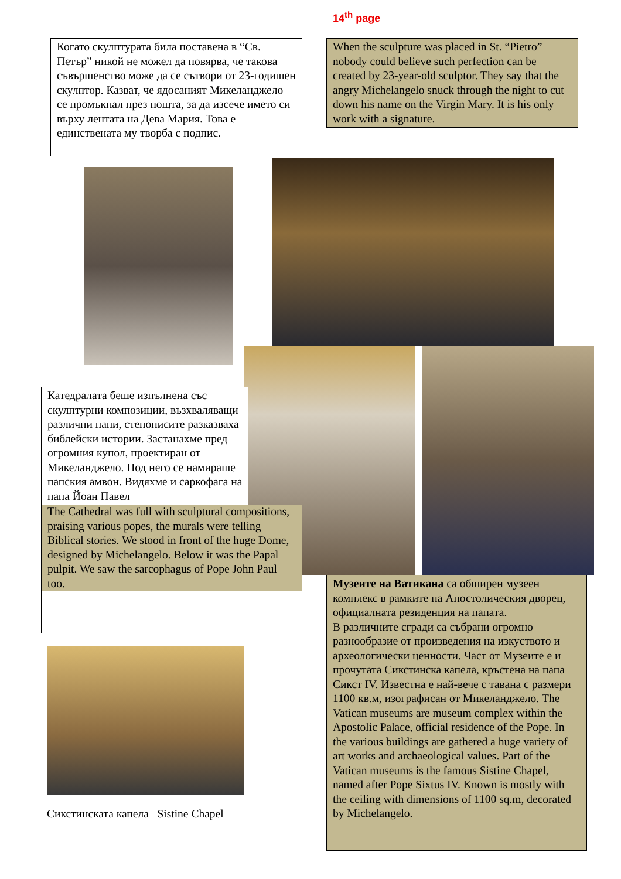14<sup>th</sup> page
Когато скулптурата била поставена в “Св. Петър” никой не можел да повярва, че такова съвършенство може да се сътвори от 23-годишен скулптор. Казват, че ядосаният Микеланджело се промъкнал през нощта, за да изсече името си върху лентата на Дева Мария. Това е единствената му творба с подпис.
When the sculpture was placed in St. “Pietro” nobody could believe such perfection can be created by 23-year-old sculptor. They say that the angry Michelangelo snuck through the night to cut down his name on the Virgin Mary. It is his only work with a signature.
Катедралата беше изпълнена със скулптурни композиции, възхваляващи различни папи, стенописите разказваха библейски истории. Застанахме пред огромния купол, проектиран от Микеланджело. Под него се намираше папския амвон. Видяхме и саркофага на папа Йоан Павел
The Cathedral was full with sculptural compositions, praising various popes, the murals were telling Biblical stories. We stood in front of the huge Dome, designed by Michelangelo. Below it was the Papal pulpit. We saw the sarcophagus of Pope John Paul too.
Музеите на Ватикана са обширен музеен комплекс в рамките на Апостолическия дворец, официалната резиденция на папата.
В различните сгради са събрани огромно разнообразие от произведения на изкуството и археологически ценности. Част от Музеите е и прочутата Сикстинска капела, кръстена на папа Сикст IV. Известна е най-вече с тавана с размери 1100 кв.м, изографисан от Микеланджело. The Vatican museums are museum complex within the Apostolic Palace, official residence of the Pope. In the various buildings are gathered a huge variety of art works and archaeological values. Part of the Vatican museums is the famous Sistine Chapel, named after Pope Sixtus IV. Known is mostly with the ceiling with dimensions of 1100 sq.m, decorated by Michelangelo.
Сикстинската капела Sistine Chapel